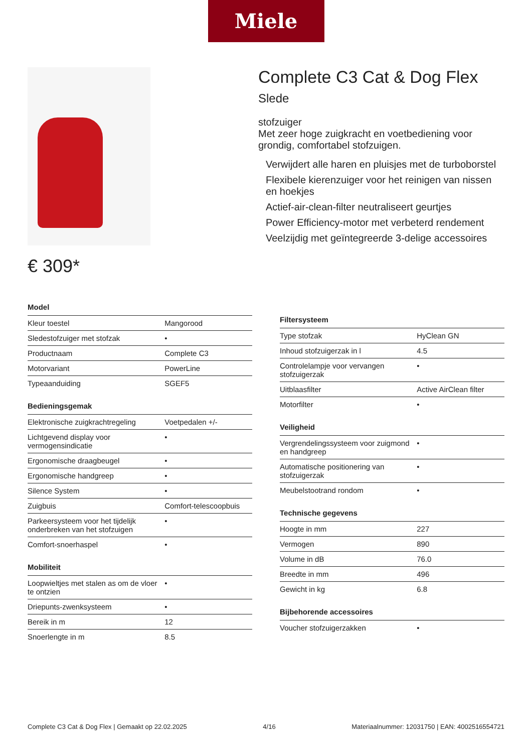Miele
€ 309*
Complete C3 Cat & Dog Flex Slede
stofzuiger
Met zeer hoge zuigkracht en voetbediening voor grondig, comfortabel stofzuigen.
Verwijdert alle haren en pluisjes met de turboborstel
Flexibele kierenzuiger voor het reinigen van nissen en hoekjes
Actief-air-clean-filter neutraliseert geurtjes
Power Efficiency-motor met verbeterd rendement
Veelzijdig met geïntegreerde 3-delige accessoires
Model
| Kleur toestel | Mangorood |
| Sledestofzuiger met stofzak | • |
| Productnaam | Complete C3 |
| Motorvariant | PowerLine |
| Typeaanduiding | SGEF5 |
Bedieningsgemak
| Elektronische zuigkrachtregeling | Voetpedalen +/- |
| Lichtgevend display voor vermogensindicatie | • |
| Ergonomische draagbeugel | • |
| Ergonomische handgreep | • |
| Silence System | • |
| Zuigbuis | Comfort-telescoopbuis |
| Parkeersysteem voor het tijdelijk onderbreken van het stofzuigen | • |
| Comfort-snoerhaspel | • |
Mobiliteit
| Loopwieltjes met stalen as om de vloer te ontzien | • |
| Driepunts-zwenksysteem | • |
| Bereik in m | 12 |
| Snoerlengte in m | 8.5 |
Filtersysteem
| Type stofzak | HyClean GN |
| Inhoud stofzuigerzak in l | 4.5 |
| Controlelampje voor vervangen stofzuigerzak | • |
| Uitblaasfilter | Active AirClean filter |
| Motorfilter | • |
Veiligheid
| Vergrendelingssysteem voor zuigmond en handgreep | • |
| Automatische positionering van stofzuigerzak | • |
| Meubelstootrand rondom | • |
Technische gegevens
| Hoogte in mm | 227 |
| Vermogen | 890 |
| Volume in dB | 76.0 |
| Breedte in mm | 496 |
| Gewicht in kg | 6.8 |
Bijbehorende accessoires
| Voucher stofzuigerzakken | • |
Complete C3 Cat & Dog Flex | Gemaakt op 22.02.2025 4/16 Materiaalnummer: 12031750 | EAN: 4002516554721